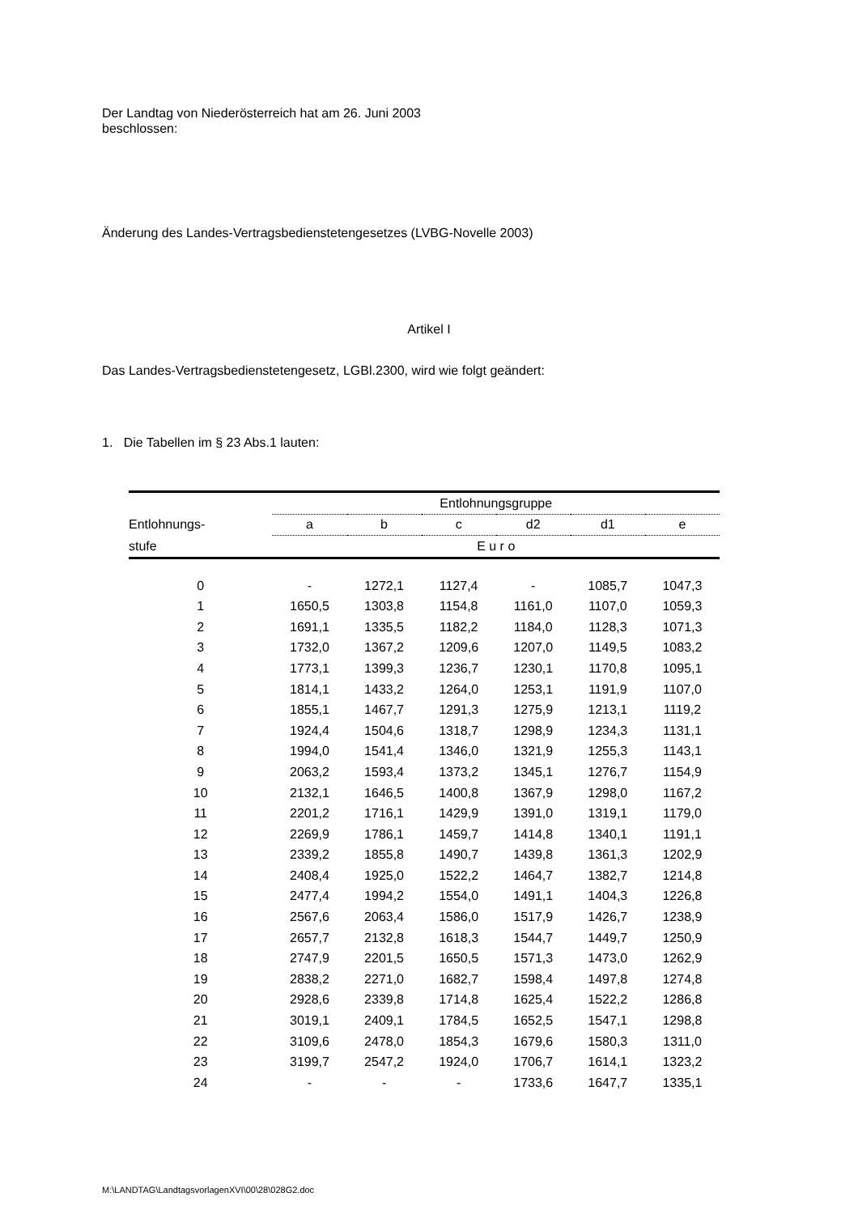Der Landtag von Niederösterreich hat am 26. Juni 2003
beschlossen:
Änderung des Landes-Vertragsbedienstetengesetzes (LVBG-Novelle 2003)
Artikel I
Das Landes-Vertragsbedienstetengesetz, LGBl.2300, wird wie folgt geändert:
1. Die Tabellen im § 23 Abs.1 lauten:
| | Entlohnungsgruppe | | | | | |
| --- | --- | --- | --- | --- | --- | --- |
| Entlohnungs- | a | b | c | d2 | d1 | e |
| stufe | E u r o | | | | | |
| 0 | - | 1272,1 | 1127,4 | - | 1085,7 | 1047,3 |
| 1 | 1650,5 | 1303,8 | 1154,8 | 1161,0 | 1107,0 | 1059,3 |
| 2 | 1691,1 | 1335,5 | 1182,2 | 1184,0 | 1128,3 | 1071,3 |
| 3 | 1732,0 | 1367,2 | 1209,6 | 1207,0 | 1149,5 | 1083,2 |
| 4 | 1773,1 | 1399,3 | 1236,7 | 1230,1 | 1170,8 | 1095,1 |
| 5 | 1814,1 | 1433,2 | 1264,0 | 1253,1 | 1191,9 | 1107,0 |
| 6 | 1855,1 | 1467,7 | 1291,3 | 1275,9 | 1213,1 | 1119,2 |
| 7 | 1924,4 | 1504,6 | 1318,7 | 1298,9 | 1234,3 | 1131,1 |
| 8 | 1994,0 | 1541,4 | 1346,0 | 1321,9 | 1255,3 | 1143,1 |
| 9 | 2063,2 | 1593,4 | 1373,2 | 1345,1 | 1276,7 | 1154,9 |
| 10 | 2132,1 | 1646,5 | 1400,8 | 1367,9 | 1298,0 | 1167,2 |
| 11 | 2201,2 | 1716,1 | 1429,9 | 1391,0 | 1319,1 | 1179,0 |
| 12 | 2269,9 | 1786,1 | 1459,7 | 1414,8 | 1340,1 | 1191,1 |
| 13 | 2339,2 | 1855,8 | 1490,7 | 1439,8 | 1361,3 | 1202,9 |
| 14 | 2408,4 | 1925,0 | 1522,2 | 1464,7 | 1382,7 | 1214,8 |
| 15 | 2477,4 | 1994,2 | 1554,0 | 1491,1 | 1404,3 | 1226,8 |
| 16 | 2567,6 | 2063,4 | 1586,0 | 1517,9 | 1426,7 | 1238,9 |
| 17 | 2657,7 | 2132,8 | 1618,3 | 1544,7 | 1449,7 | 1250,9 |
| 18 | 2747,9 | 2201,5 | 1650,5 | 1571,3 | 1473,0 | 1262,9 |
| 19 | 2838,2 | 2271,0 | 1682,7 | 1598,4 | 1497,8 | 1274,8 |
| 20 | 2928,6 | 2339,8 | 1714,8 | 1625,4 | 1522,2 | 1286,8 |
| 21 | 3019,1 | 2409,1 | 1784,5 | 1652,5 | 1547,1 | 1298,8 |
| 22 | 3109,6 | 2478,0 | 1854,3 | 1679,6 | 1580,3 | 1311,0 |
| 23 | 3199,7 | 2547,2 | 1924,0 | 1706,7 | 1614,1 | 1323,2 |
| 24 | - | - | - | 1733,6 | 1647,7 | 1335,1 |
M:\LANDTAG\LandtagsvorlagenXVI\00\28\028G2.doc